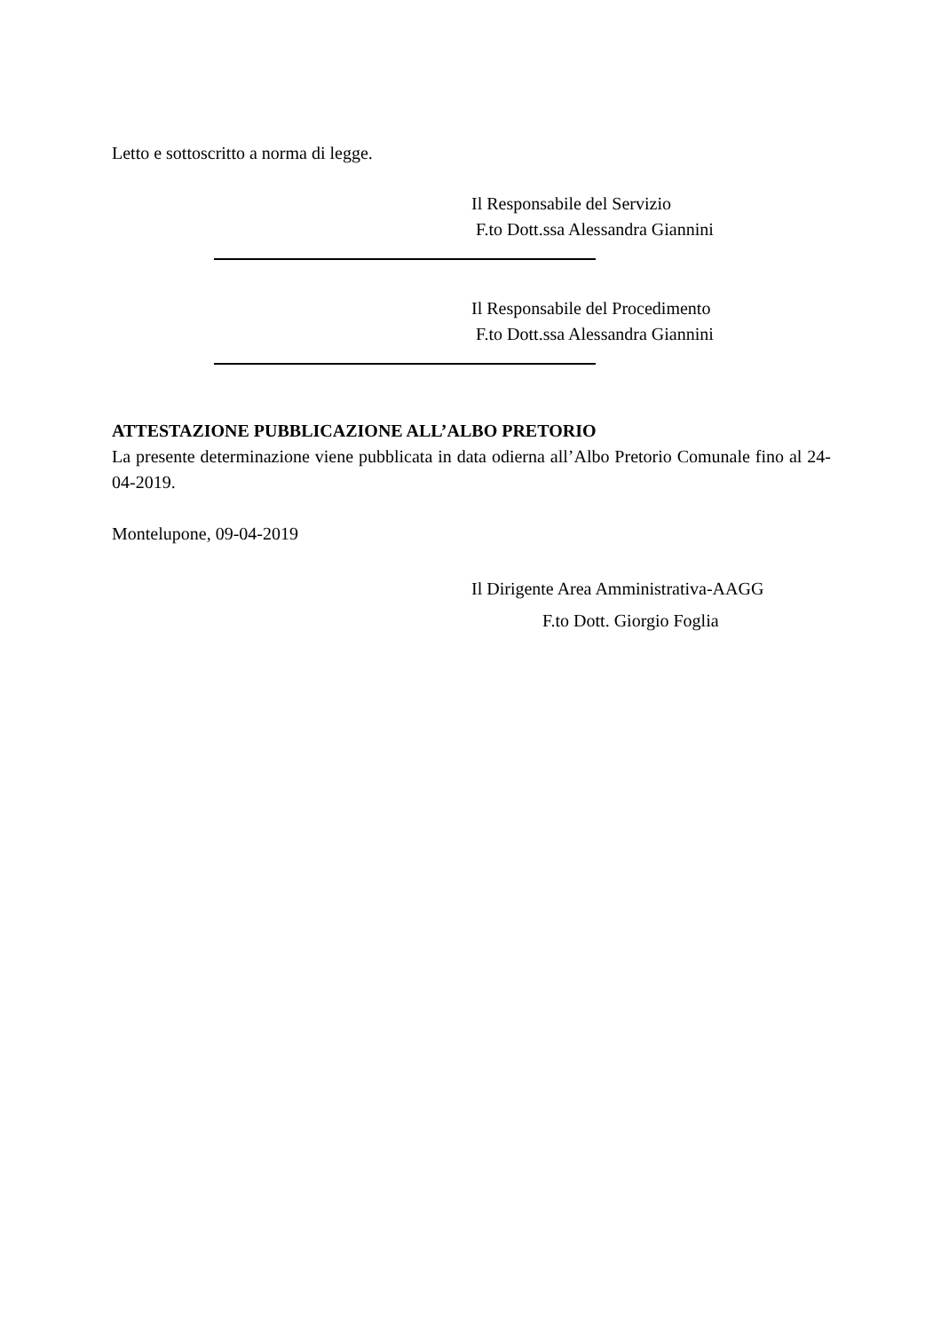Letto e sottoscritto a norma di legge.
Il Responsabile del Servizio
F.to Dott.ssa Alessandra Giannini
Il Responsabile del Procedimento
F.to Dott.ssa Alessandra Giannini
ATTESTAZIONE PUBBLICAZIONE ALL’ALBO PRETORIO
La presente determinazione viene pubblicata in data odierna all’Albo Pretorio Comunale fino al 24-04-2019.
Montelupone, 09-04-2019
Il Dirigente Area Amministrativa-AAGG
F.to Dott. Giorgio Foglia